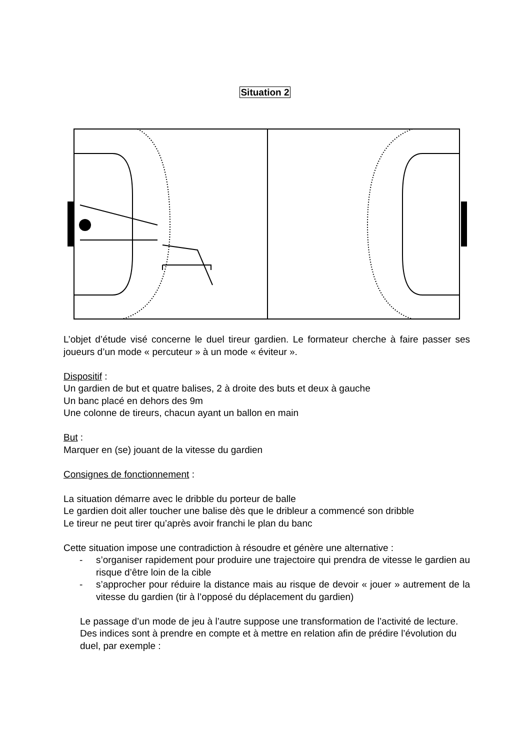Situation 2
L’objet d’étude visé concerne le duel tireur gardien. Le formateur cherche à faire passer ses joueurs d’un mode « percuteur » à un mode « éviteur ».
Dispositif :
Un gardien de but et quatre balises, 2 à droite des buts et deux à gauche
Un banc placé en dehors des 9m
Une colonne de tireurs, chacun ayant un ballon en main
But :
Marquer en (se) jouant de la vitesse du gardien
Consignes de fonctionnement :
La situation démarre avec le dribble du porteur de balle
Le gardien doit aller toucher une balise dès que le dribleur a commencé son dribble
Le tireur ne peut tirer qu’après avoir franchi le plan du banc
Cette situation impose une contradiction à résoudre et génère une alternative :
- s’organiser rapidement pour produire une trajectoire qui prendra de vitesse le gardien au risque d’être loin de la cible
- s’approcher pour réduire la distance mais au risque de devoir « jouer » autrement de la vitesse du gardien (tir à l’opposé du déplacement du gardien)
Le passage d’un mode de jeu à l’autre suppose une transformation de l’activité de lecture.
Des indices sont à prendre en compte et à mettre en relation afin de prédire l’évolution du duel, par exemple :